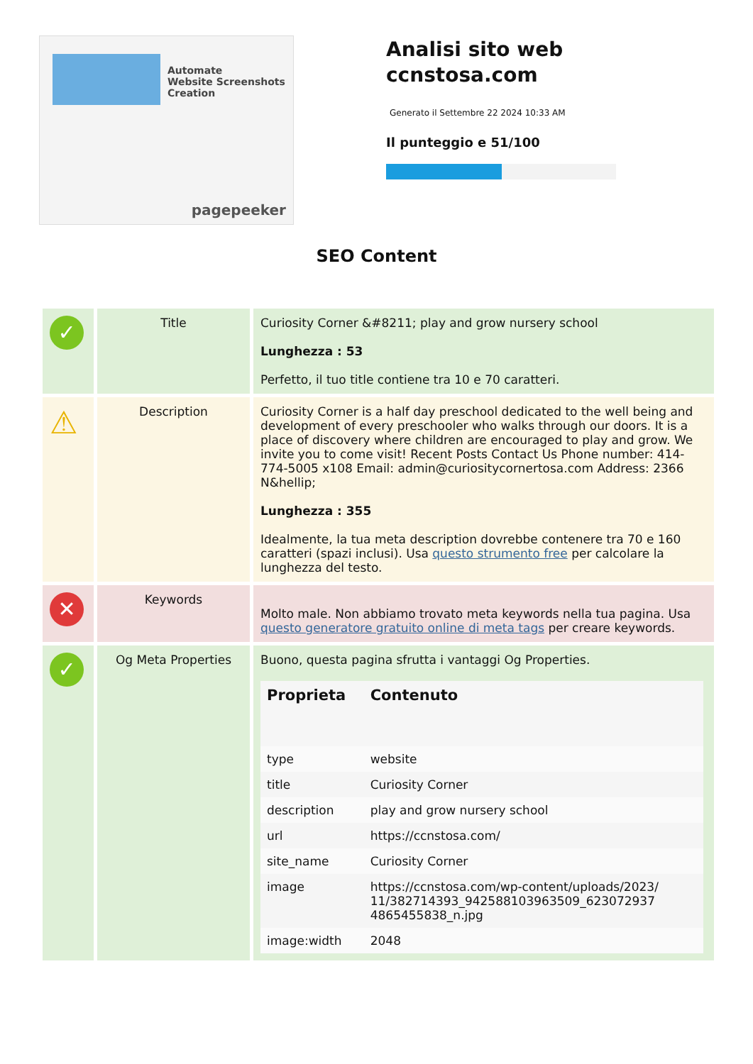Automate
Website Screenshots
Creation
pagepeeker
Analisi sito web
ccnstosa.com
Generato il Settembre 22 2024 10:33 AM
Il punteggio e 51/100
SEO Content
| ✓ | Title | Curiosity Corner &#8211; play and grow nursery school Lunghezza : 53 Perfetto, il tuo title contiene tra 10 e 70 caratteri. |
| ⚠ | Description | Curiosity Corner is a half day preschool dedicated to the well being and development of every preschooler who walks through our doors. It is a place of discovery where children are encouraged to play and grow. We invite you to come visit! Recent Posts Contact Us Phone number: 414-774-5005 x108 Email: admin@curiositycornertosa.com Address: 2366 N&hellip; Lunghezza : 355 Idealmente, la tua meta description dovrebbe contenere tra 70 e 160 caratteri (spazi inclusi). Usa questo strumento free per calcolare la lunghezza del testo. |
| ✕ | Keywords | Molto male. Non abbiamo trovato meta keywords nella tua pagina. Usa questo generatore gratuito online di meta tags per creare keywords. |
| ✓ | Og Meta Properties | Buono, questa pagina sfrutta i vantaggi Og Properties. / Proprieta / Contenuto / / --- / --- / / type / website / / title / Curiosity Corner / / description / play and grow nursery school / / url / https://ccnstosa.com/ / / site_name / Curiosity Corner / / image / https://ccnstosa.com/wp-content/uploads/2023/ 11/382714393_942588103963509_623072937 4865455838_n.jpg / / image:width / 2048 / |